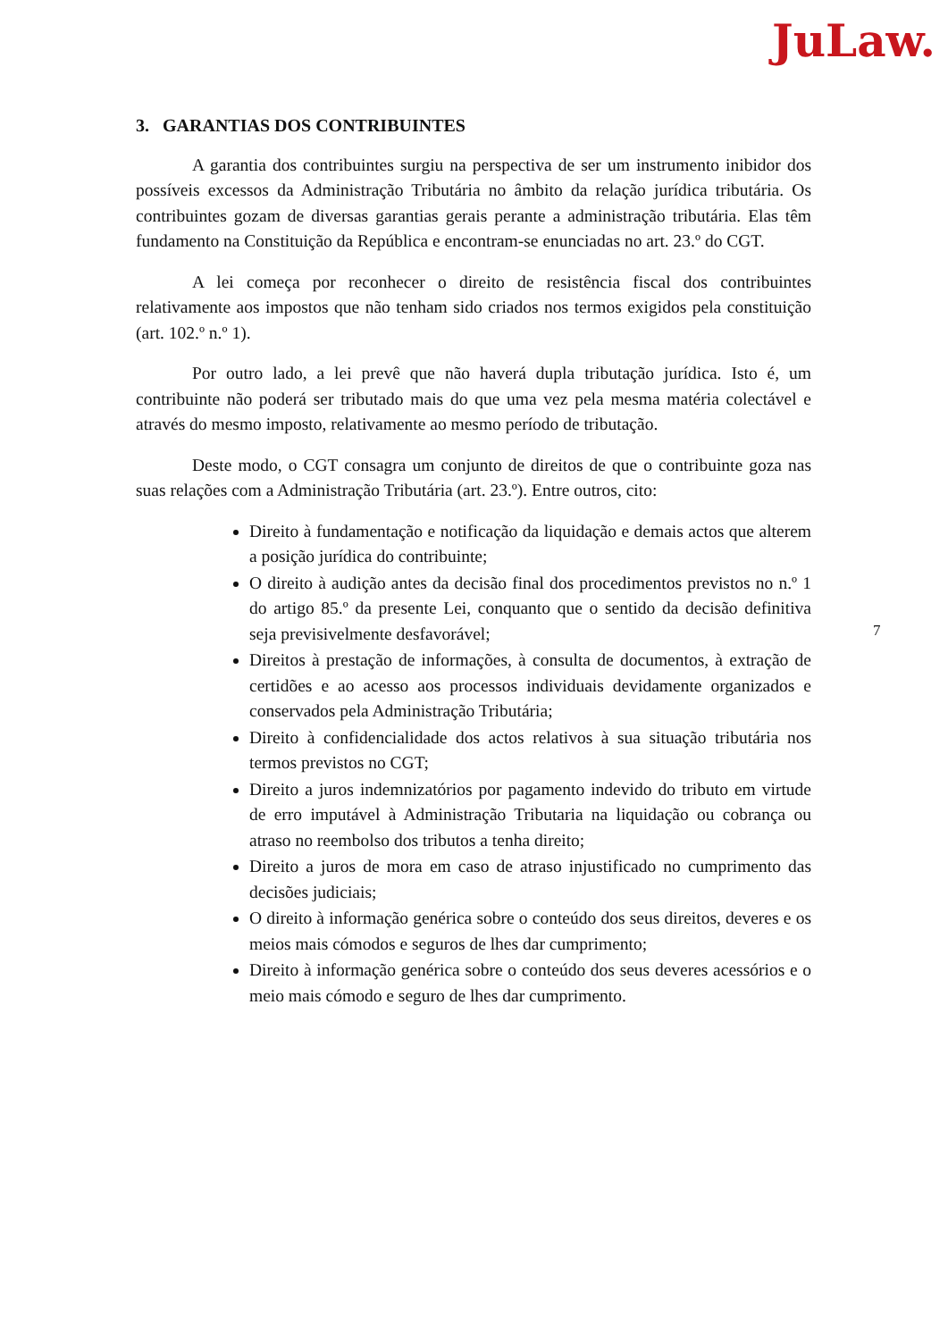JuLaw.
3. GARANTIAS DOS CONTRIBUINTES
A garantia dos contribuintes surgiu na perspectiva de ser um instrumento inibidor dos possíveis excessos da Administração Tributária no âmbito da relação jurídica tributária. Os contribuintes gozam de diversas garantias gerais perante a administração tributária. Elas têm fundamento na Constituição da República e encontram-se enunciadas no art. 23.º do CGT.
A lei começa por reconhecer o direito de resistência fiscal dos contribuintes relativamente aos impostos que não tenham sido criados nos termos exigidos pela constituição (art. 102.º n.º 1).
Por outro lado, a lei prevê que não haverá dupla tributação jurídica. Isto é, um contribuinte não poderá ser tributado mais do que uma vez pela mesma matéria colectável e através do mesmo imposto, relativamente ao mesmo período de tributação.
Deste modo, o CGT consagra um conjunto de direitos de que o contribuinte goza nas suas relações com a Administração Tributária (art. 23.º). Entre outros, cito:
Direito à fundamentação e notificação da liquidação e demais actos que alterem a posição jurídica do contribuinte;
O direito à audição antes da decisão final dos procedimentos previstos no n.º 1 do artigo 85.º da presente Lei, conquanto que o sentido da decisão definitiva seja previsivelmente desfavorável;
Direitos à prestação de informações, à consulta de documentos, à extração de certidões e ao acesso aos processos individuais devidamente organizados e conservados pela Administração Tributária;
Direito à confidencialidade dos actos relativos à sua situação tributária nos termos previstos no CGT;
Direito a juros indemnizatórios por pagamento indevido do tributo em virtude de erro imputável à Administração Tributaria na liquidação ou cobrança ou atraso no reembolso dos tributos a tenha direito;
Direito a juros de mora em caso de atraso injustificado no cumprimento das decisões judiciais;
O direito à informação genérica sobre o conteúdo dos seus direitos, deveres e os meios mais cómodos e seguros de lhes dar cumprimento;
Direito à informação genérica sobre o conteúdo dos seus deveres acessórios e o meio mais cómodo e seguro de lhes dar cumprimento.
7